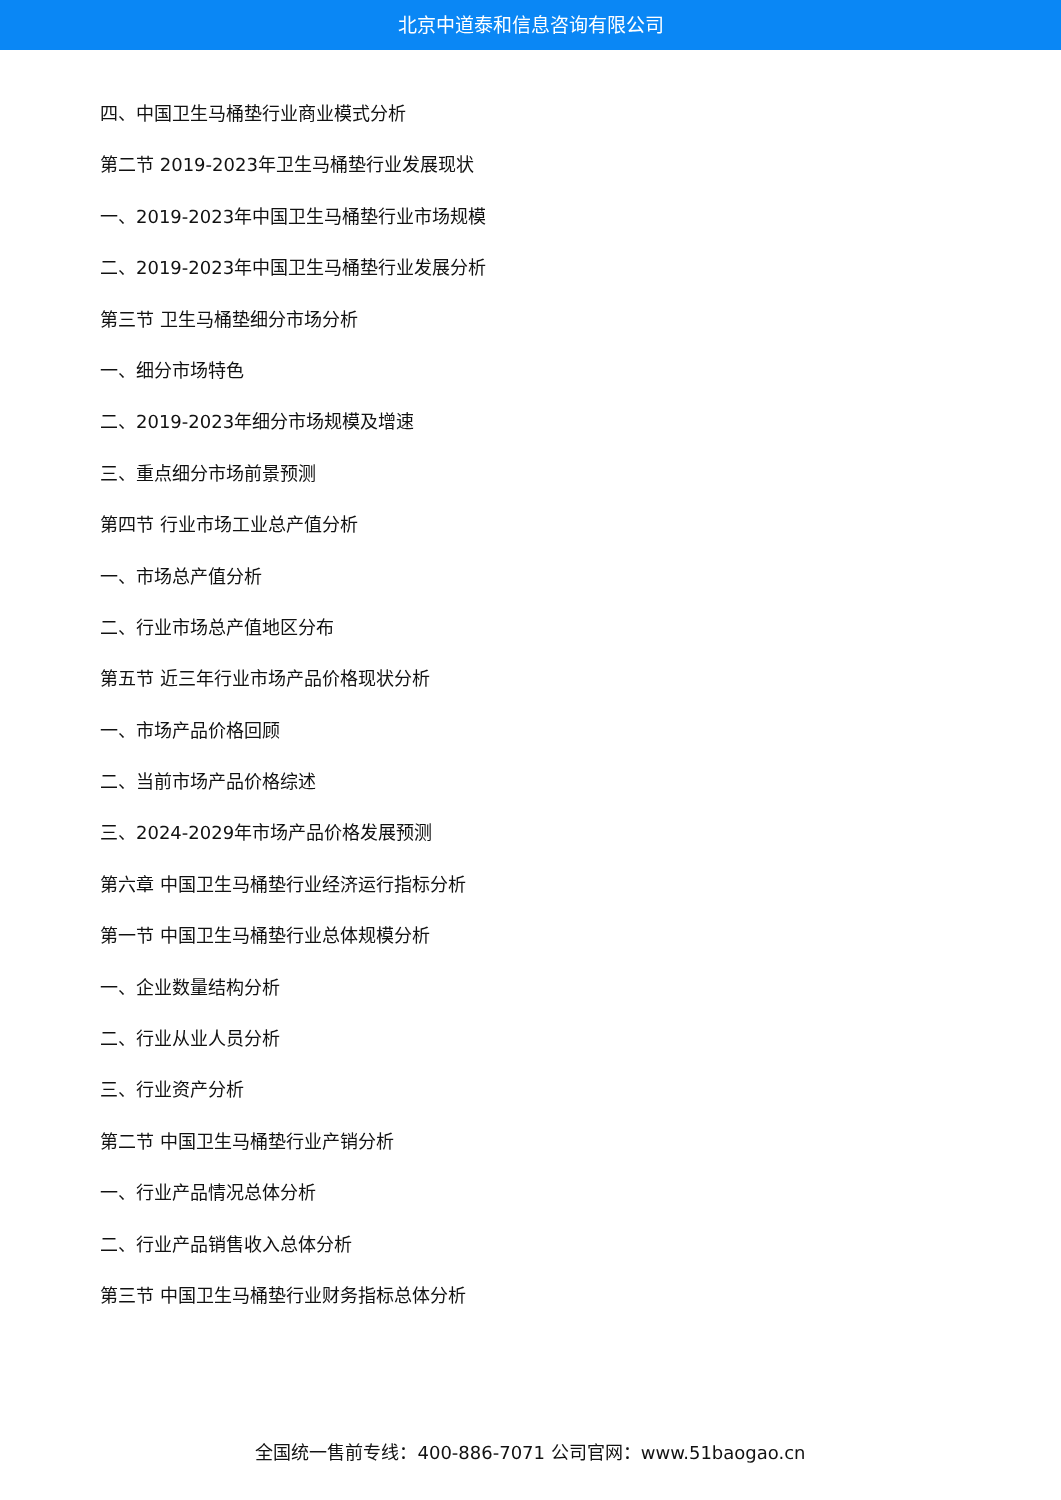北京中道泰和信息咨询有限公司
四、中国卫生马桶垫行业商业模式分析
第二节 2019-2023年卫生马桶垫行业发展现状
一、2019-2023年中国卫生马桶垫行业市场规模
二、2019-2023年中国卫生马桶垫行业发展分析
第三节 卫生马桶垫细分市场分析
一、细分市场特色
二、2019-2023年细分市场规模及增速
三、重点细分市场前景预测
第四节 行业市场工业总产值分析
一、市场总产值分析
二、行业市场总产值地区分布
第五节 近三年行业市场产品价格现状分析
一、市场产品价格回顾
二、当前市场产品价格综述
三、2024-2029年市场产品价格发展预测
第六章 中国卫生马桶垫行业经济运行指标分析
第一节 中国卫生马桶垫行业总体规模分析
一、企业数量结构分析
二、行业从业人员分析
三、行业资产分析
第二节 中国卫生马桶垫行业产销分析
一、行业产品情况总体分析
二、行业产品销售收入总体分析
第三节 中国卫生马桶垫行业财务指标总体分析
全国统一售前专线：400-886-7071 公司官网：www.51baogao.cn